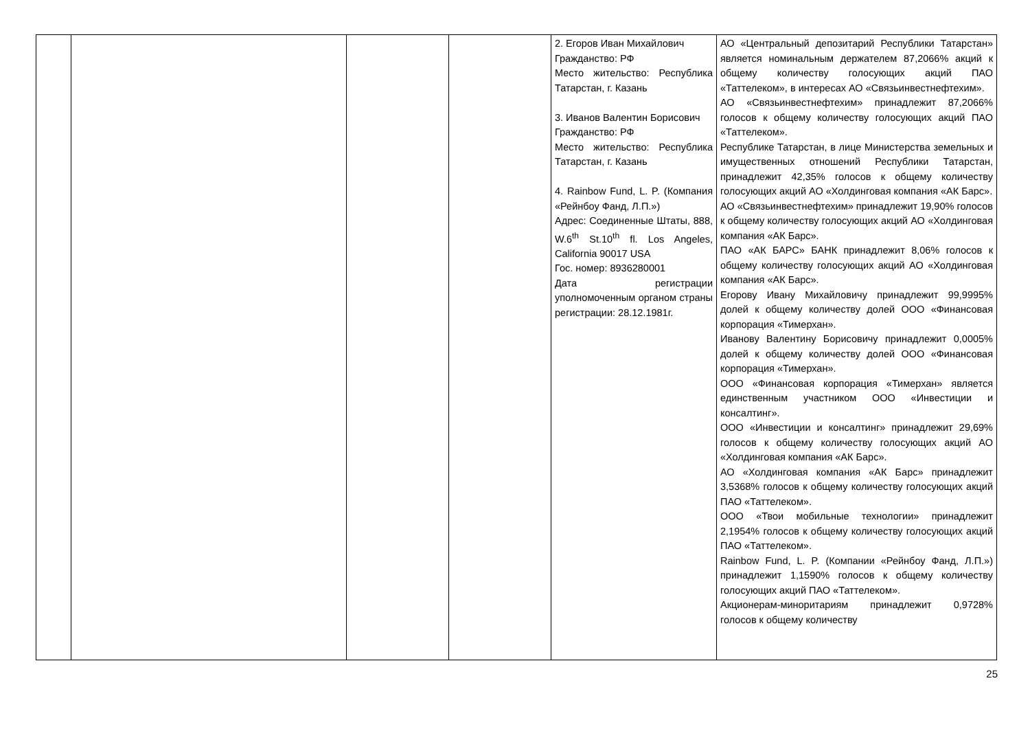| | | | | 2. Егоров Иван Михайлович Гражданство: РФ Место жительство: Республика Татарстан, г. Казань 3. Иванов Валентин Борисович Гражданство: РФ Место жительство: Республика Татарстан, г. Казань 4. Rainbow Fund, L. P. (Компания «Рейнбоу Фанд, Л.П.») Адрес: Соединенные Штаты, 888, W.6<sup>th</sup> St.10<sup>th</sup> fl. Los Angeles, California 90017 USA Гос. номер: 8936280001 Дата регистрации уполномоченным органом страны регистрации: 28.12.1981г. | АО «Центральный депозитарий Республики Татарстан» является номинальным держателем 87,2066% акций к общему количеству голосующих акций ПАО «Таттелеком», в интересах АО «Связьинвестнефтехим». АО «Связьинвестнефтехим» принадлежит 87,2066% голосов к общему количеству голосующих акций ПАО «Таттелеком». Республике Татарстан, в лице Министерства земельных и имущественных отношений Республики Татарстан, принадлежит 42,35% голосов к общему количеству голосующих акций АО «Холдинговая компания «АК Барс». АО «Связьинвестнефтехим» принадлежит 19,90% голосов к общему количеству голосующих акций АО «Холдинговая компания «АК Барс». ПАО «АК БАРС» БАНК принадлежит 8,06% голосов к общему количеству голосующих акций АО «Холдинговая компания «АК Барс». Егорову Ивану Михайловичу принадлежит 99,9995% долей к общему количеству долей ООО «Финансовая корпорация «Тимерхан». Иванову Валентину Борисовичу принадлежит 0,0005% долей к общему количеству долей ООО «Финансовая корпорация «Тимерхан». ООО «Финансовая корпорация «Тимерхан» является единственным участником ООО «Инвестиции и консалтинг». ООО «Инвестиции и консалтинг» принадлежит 29,69% голосов к общему количеству голосующих акций АО «Холдинговая компания «АК Барс». АО «Холдинговая компания «АК Барс» принадлежит 3,5368% голосов к общему количеству голосующих акций ПАО «Таттелеком». ООО «Твои мобильные технологии» принадлежит 2,1954% голосов к общему количеству голосующих акций ПАО «Таттелеком». Rainbow Fund, L. P. (Компании «Рейнбоу Фанд, Л.П.») принадлежит 1,1590% голосов к общему количеству голосующих акций ПАО «Таттелеком». Акционерам-миноритариям принадлежит 0,9728% голосов к общему количеству |
25